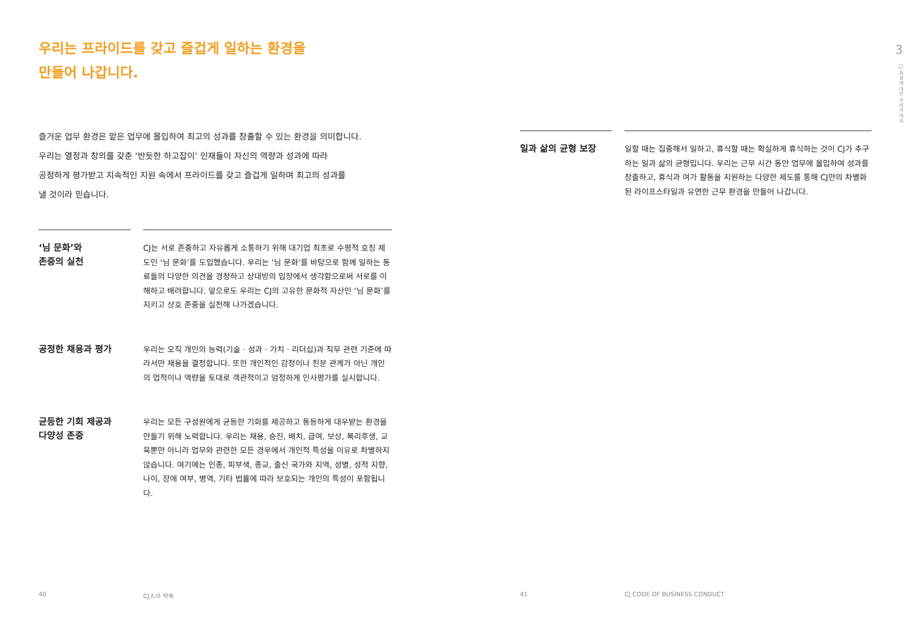우리는 프라이드를 갖고 즐겁게 일하는 환경을
만들어 나갑니다.
즐거운 업무 환경은 맡은 업무에 몰입하여 최고의 성과를 창출할 수 있는 환경을 의미합니다.
우리는 열정과 창의를 갖춘 ‘반듯한 하고잡이’ 인재들이 자신의 역량과 성과에 따라
공정하게 평가받고 지속적인 지원 속에서 프라이드를 갖고 즐겁게 일하며 최고의 성과를
낼 것이라 믿습니다.
‘님 문화’와
존중의 실천
CJ는 서로 존중하고 자유롭게 소통하기 위해 대기업 최초로 수평적 호칭 제도인 ‘님 문화’를 도입했습니다. 우리는 ‘님 문화’를 바탕으로 함께 일하는 동료들의 다양한 의견을 경청하고 상대방의 입장에서 생각함으로써 서로를 이해하고 배려합니다. 앞으로도 우리는 CJ의 고유한 문화적 자산인 ‘님 문화’를 지키고 상호 존중을 실천해 나가겠습니다.
공정한 채용과 평가
우리는 오직 개인의 능력(기술 · 성과 · 가치 · 리더십)과 직무 관련 기준에 따라서만 채용을 결정합니다. 또한 개인적인 감정이나 친분 관계가 아닌 개인의 업적이나 역량을 토대로 객관적이고 엄정하게 인사평가를 실시합니다.
균등한 기회 제공과
다양성 존중
우리는 모든 구성원에게 균등한 기회를 제공하고 동등하게 대우받는 환경을 만들기 위해 노력합니다. 우리는 채용, 승진, 배치, 급여, 보상, 복리후생, 교육뿐만 아니라 업무와 관련한 모든 경우에서 개인적 특성을 이유로 차별하지 않습니다. 여기에는 인종, 피부색, 종교, 출신 국가와 지역, 성별, 성적 지향, 나이, 장애 여부, 병역, 기타 법률에 따라 보호되는 개인의 특성이 포함됩니다.
일과 삶의 균형 보장
일할 때는 집중해서 일하고, 휴식할 때는 확실하게 휴식하는 것이 CJ가 추구하는 일과 삶의 균형입니다. 우리는 근무 시간 동안 업무에 몰입하여 성과를 창출하고, 휴식과 여가 활동을 지원하는 다양한 제도를 통해 CJ만의 차별화된 라이프스타일과 유연한 근무 환경을 만들어 나갑니다.
3
CJ 특표에 대한 우리의 약속
40 CJ人의 약속 41 CJ CODE OF BUSINESS CONDUCT